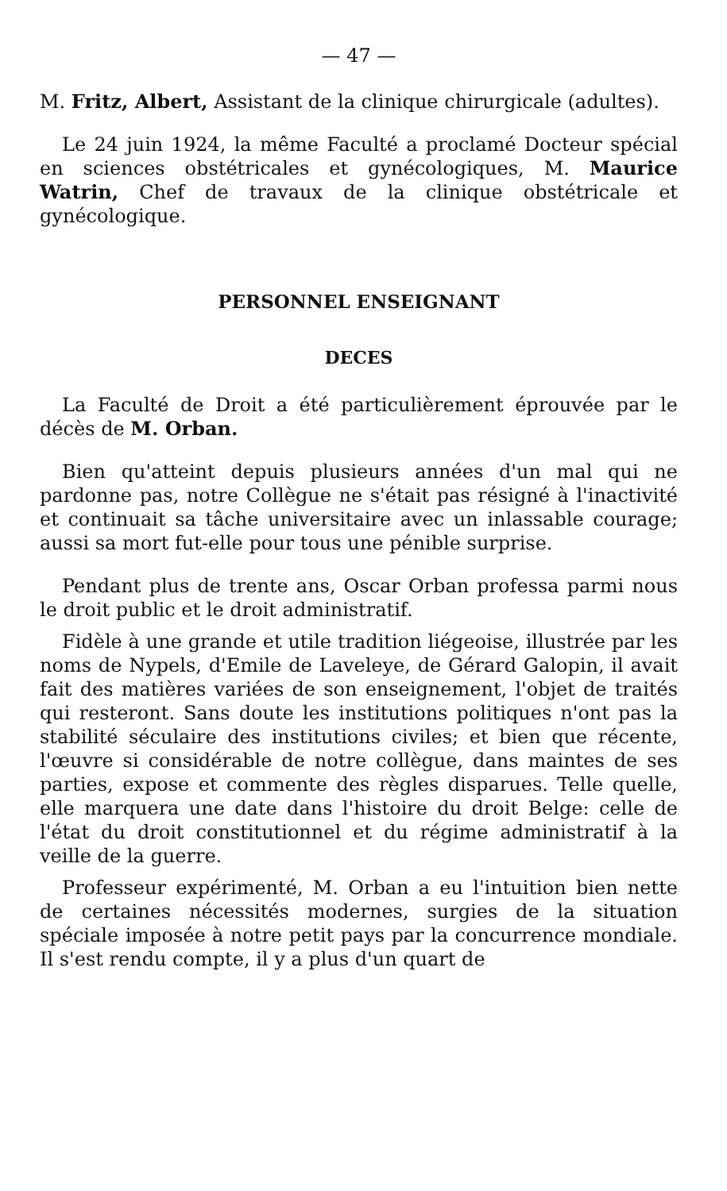— 47 —
M. Fritz, Albert, Assistant de la clinique chirurgicale (adultes).
Le 24 juin 1924, la même Faculté a proclamé Docteur spécial en sciences obstétricales et gynécologiques, M. Maurice Watrin, Chef de travaux de la clinique obstétricale et gynécologique.
PERSONNEL ENSEIGNANT
DECES
La Faculté de Droit a été particulièrement éprouvée par le décès de M. Orban.
Bien qu'atteint depuis plusieurs années d'un mal qui ne pardonne pas, notre Collègue ne s'était pas résigné à l'inactivité et continuait sa tâche universitaire avec un inlassable courage; aussi sa mort fut-elle pour tous une pénible surprise.
Pendant plus de trente ans, Oscar Orban professa parmi nous le droit public et le droit administratif.
Fidèle à une grande et utile tradition liégeoise, illustrée par les noms de Nypels, d'Emile de Laveleye, de Gérard Galopin, il avait fait des matières variées de son enseignement, l'objet de traités qui resteront. Sans doute les institutions politiques n'ont pas la stabilité séculaire des institutions civiles; et bien que récente, l'œuvre si considérable de notre collègue, dans maintes de ses parties, expose et commente des règles disparues. Telle quelle, elle marquera une date dans l'histoire du droit Belge: celle de l'état du droit constitutionnel et du régime administratif à la veille de la guerre.
Professeur expérimenté, M. Orban a eu l'intuition bien nette de certaines nécessités modernes, surgies de la situation spéciale imposée à notre petit pays par la concurrence mondiale. Il s'est rendu compte, il y a plus d'un quart de